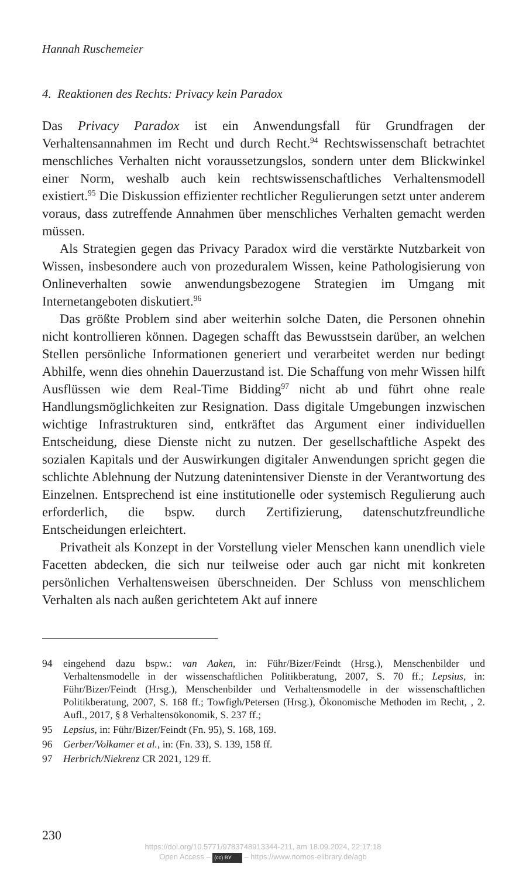Hannah Ruschemeier
4. Reaktionen des Rechts: Privacy kein Paradox
Das Privacy Paradox ist ein Anwendungsfall für Grundfragen der Verhaltensannahmen im Recht und durch Recht.<sup>94</sup> Rechtswissenschaft betrachtet menschliches Verhalten nicht voraussetzungslos, sondern unter dem Blickwinkel einer Norm, weshalb auch kein rechtswissenschaftliches Verhaltensmodell existiert.<sup>95</sup> Die Diskussion effizienter rechtlicher Regulierungen setzt unter anderem voraus, dass zutreffende Annahmen über menschliches Verhalten gemacht werden müssen.
Als Strategien gegen das Privacy Paradox wird die verstärkte Nutzbarkeit von Wissen, insbesondere auch von prozeduralem Wissen, keine Pathologisierung von Onlineverhalten sowie anwendungsbezogene Strategien im Umgang mit Internetangeboten diskutiert.<sup>96</sup>
Das größte Problem sind aber weiterhin solche Daten, die Personen ohnehin nicht kontrollieren können. Dagegen schafft das Bewusstsein darüber, an welchen Stellen persönliche Informationen generiert und verarbeitet werden nur bedingt Abhilfe, wenn dies ohnehin Dauerzustand ist. Die Schaffung von mehr Wissen hilft Ausflüssen wie dem Real-Time Bidding<sup>97</sup> nicht ab und führt ohne reale Handlungsmöglichkeiten zur Resignation. Dass digitale Umgebungen inzwischen wichtige Infrastrukturen sind, entkräftet das Argument einer individuellen Entscheidung, diese Dienste nicht zu nutzen. Der gesellschaftliche Aspekt des sozialen Kapitals und der Auswirkungen digitaler Anwendungen spricht gegen die schlichte Ablehnung der Nutzung datenintensiver Dienste in der Verantwortung des Einzelnen. Entsprechend ist eine institutionelle oder systemisch Regulierung auch erforderlich, die bspw. durch Zertifizierung, datenschutzfreundliche Entscheidungen erleichtert.
Privatheit als Konzept in der Vorstellung vieler Menschen kann unendlich viele Facetten abdecken, die sich nur teilweise oder auch gar nicht mit konkreten persönlichen Verhaltensweisen überschneiden. Der Schluss von menschlichem Verhalten als nach außen gerichtetem Akt auf innere
94 eingehend dazu bspw.: van Aaken, in: Führ/Bizer/Feindt (Hrsg.), Menschenbilder und Verhaltensmodelle in der wissenschaftlichen Politikberatung, 2007, S. 70 ff.; Lepsius, in: Führ/Bizer/Feindt (Hrsg.), Menschenbilder und Verhaltensmodelle in der wissenschaftlichen Politikberatung, 2007, S. 168 ff.; Towfigh/Petersen (Hrsg.), Ökonomische Methoden im Recht, , 2. Aufl., 2017, § 8 Verhaltensökonomik, S. 237 ff.;
95 Lepsius, in: Führ/Bizer/Feindt (Fn. 95), S. 168, 169.
96 Gerber/Volkamer et al., in: (Fn. 33), S. 139, 158 ff.
97 Herbrich/Niekrenz CR 2021, 129 ff.
230
https://doi.org/10.5771/9783748913344-211, am 18.09.2024, 22:17:18
Open Access – (cc) BY – https://www.nomos-elibrary.de/agb